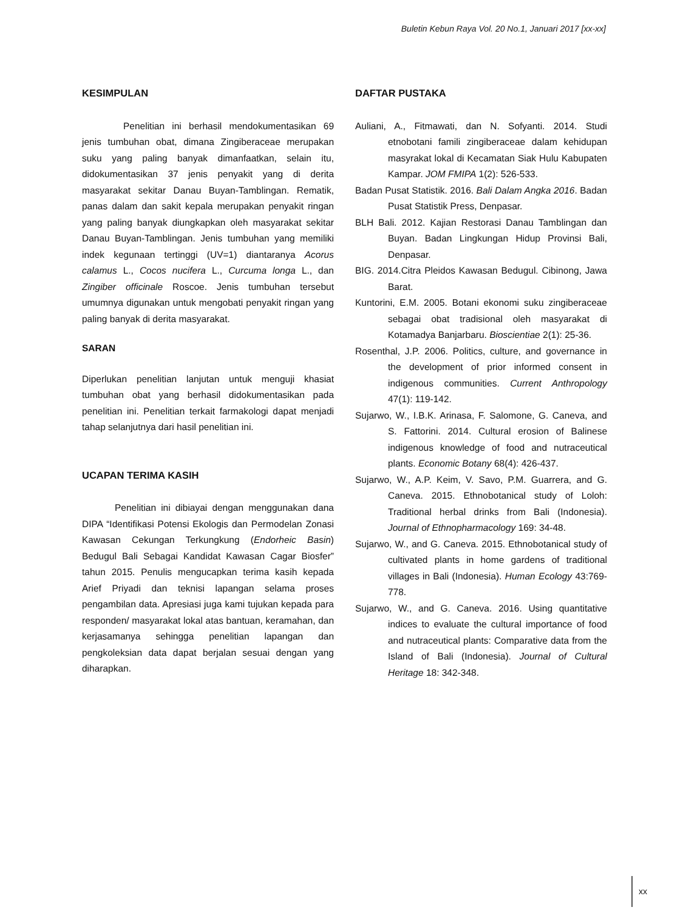Buletin Kebun Raya Vol. 20 No.1, Januari 2017 [xx-xx]
KESIMPULAN
Penelitian ini berhasil mendokumentasikan 69 jenis tumbuhan obat, dimana Zingiberaceae merupakan suku yang paling banyak dimanfaatkan, selain itu, didokumentasikan 37 jenis penyakit yang di derita masyarakat sekitar Danau Buyan-Tamblingan. Rematik, panas dalam dan sakit kepala merupakan penyakit ringan yang paling banyak diungkapkan oleh masyarakat sekitar Danau Buyan-Tamblingan. Jenis tumbuhan yang memiliki indek kegunaan tertinggi (UV=1) diantaranya Acorus calamus L., Cocos nucifera L., Curcuma longa L., dan Zingiber officinale Roscoe. Jenis tumbuhan tersebut umumnya digunakan untuk mengobati penyakit ringan yang paling banyak di derita masyarakat.
SARAN
Diperlukan penelitian lanjutan untuk menguji khasiat tumbuhan obat yang berhasil didokumentasikan pada penelitian ini. Penelitian terkait farmakologi dapat menjadi tahap selanjutnya dari hasil penelitian ini.
UCAPAN TERIMA KASIH
Penelitian ini dibiayai dengan menggunakan dana DIPA “Identifikasi Potensi Ekologis dan Permodelan Zonasi Kawasan Cekungan Terkungkung (Endorheic Basin) Bedugul Bali Sebagai Kandidat Kawasan Cagar Biosfer” tahun 2015. Penulis mengucapkan terima kasih kepada Arief Priyadi dan teknisi lapangan selama proses pengambilan data. Apresiasi juga kami tujukan kepada para responden/ masyarakat lokal atas bantuan, keramahan, dan kerjasamanya sehingga penelitian lapangan dan pengkoleksian data dapat berjalan sesuai dengan yang diharapkan.
DAFTAR PUSTAKA
Auliani, A., Fitmawati, dan N. Sofyanti. 2014. Studi etnobotani famili zingiberaceae dalam kehidupan masyrakat lokal di Kecamatan Siak Hulu Kabupaten Kampar. JOM FMIPA 1(2): 526-533.
Badan Pusat Statistik. 2016. Bali Dalam Angka 2016. Badan Pusat Statistik Press, Denpasar.
BLH Bali. 2012. Kajian Restorasi Danau Tamblingan dan Buyan. Badan Lingkungan Hidup Provinsi Bali, Denpasar.
BIG. 2014.Citra Pleidos Kawasan Bedugul. Cibinong, Jawa Barat.
Kuntorini, E.M. 2005. Botani ekonomi suku zingiberaceae sebagai obat tradisional oleh masyarakat di Kotamadya Banjarbaru. Bioscientiae 2(1): 25-36.
Rosenthal, J.P. 2006. Politics, culture, and governance in the development of prior informed consent in indigenous communities. Current Anthropology 47(1): 119-142.
Sujarwo, W., I.B.K. Arinasa, F. Salomone, G. Caneva, and S. Fattorini. 2014. Cultural erosion of Balinese indigenous knowledge of food and nutraceutical plants. Economic Botany 68(4): 426-437.
Sujarwo, W., A.P. Keim, V. Savo, P.M. Guarrera, and G. Caneva. 2015. Ethnobotanical study of Loloh: Traditional herbal drinks from Bali (Indonesia). Journal of Ethnopharmacology 169: 34-48.
Sujarwo, W., and G. Caneva. 2015. Ethnobotanical study of cultivated plants in home gardens of traditional villages in Bali (Indonesia). Human Ecology 43:769-778.
Sujarwo, W., and G. Caneva. 2016. Using quantitative indices to evaluate the cultural importance of food and nutraceutical plants: Comparative data from the Island of Bali (Indonesia). Journal of Cultural Heritage 18: 342-348.
xx